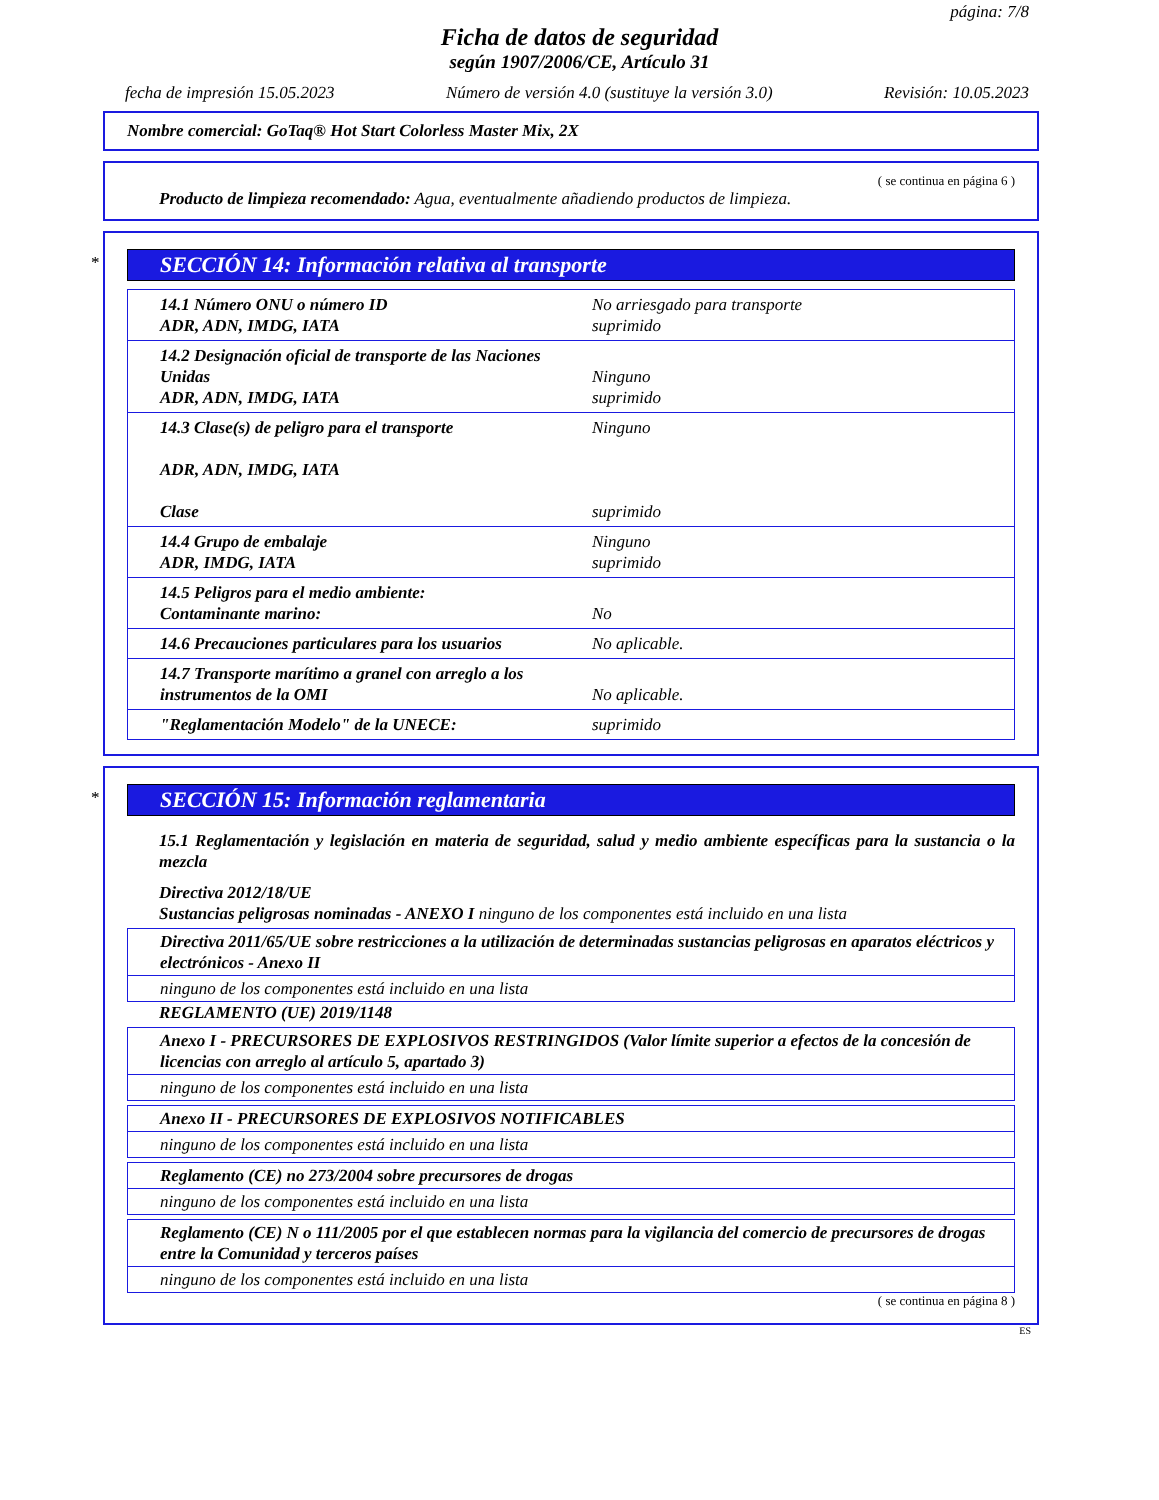página: 7/8
Ficha de datos de seguridad
según 1907/2006/CE, Artículo 31
fecha de impresión 15.05.2023 Número de versión 4.0 (sustituye la versión 3.0) Revisión: 10.05.2023
Nombre comercial: GoTaq® Hot Start Colorless Master Mix, 2X
( se continua en página 6 )
Producto de limpieza recomendado: Agua, eventualmente añadiendo productos de limpieza.
*
SECCIÓN 14: Información relativa al transporte
| 14.1 Número ONU o número ID ADR, ADN, IMDG, IATA | No arriesgado para transporte suprimido |
| 14.2 Designación oficial de transporte de las Naciones Unidas ADR, ADN, IMDG, IATA | Ninguno suprimido |
| 14.3 Clase(s) de peligro para el transporte ADR, ADN, IMDG, IATA Clase | Ninguno suprimido |
| 14.4 Grupo de embalaje ADR, IMDG, IATA | Ninguno suprimido |
| 14.5 Peligros para el medio ambiente: Contaminante marino: | No |
| 14.6 Precauciones particulares para los usuarios | No aplicable. |
| 14.7 Transporte marítimo a granel con arreglo a los instrumentos de la OMI | No aplicable. |
| "Reglamentación Modelo" de la UNECE: | suprimido |
*
SECCIÓN 15: Información reglamentaria
15.1 Reglamentación y legislación en materia de seguridad, salud y medio ambiente específicas para la sustancia o la mezcla
Directiva 2012/18/UE
Sustancias peligrosas nominadas - ANEXO I ninguno de los componentes está incluido en una lista
Directiva 2011/65/UE sobre restricciones a la utilización de determinadas sustancias peligrosas en aparatos eléctricos y electrónicos - Anexo II
ninguno de los componentes está incluido en una lista
REGLAMENTO (UE) 2019/1148
Anexo I - PRECURSORES DE EXPLOSIVOS RESTRINGIDOS (Valor límite superior a efectos de la concesión de licencias con arreglo al artículo 5, apartado 3)
ninguno de los componentes está incluido en una lista
Anexo II - PRECURSORES DE EXPLOSIVOS NOTIFICABLES
ninguno de los componentes está incluido en una lista
Reglamento (CE) no 273/2004 sobre precursores de drogas
ninguno de los componentes está incluido en una lista
Reglamento (CE) N o 111/2005 por el que establecen normas para la vigilancia del comercio de precursores de drogas entre la Comunidad y terceros países
ninguno de los componentes está incluido en una lista
( se continua en página 8 )
ES